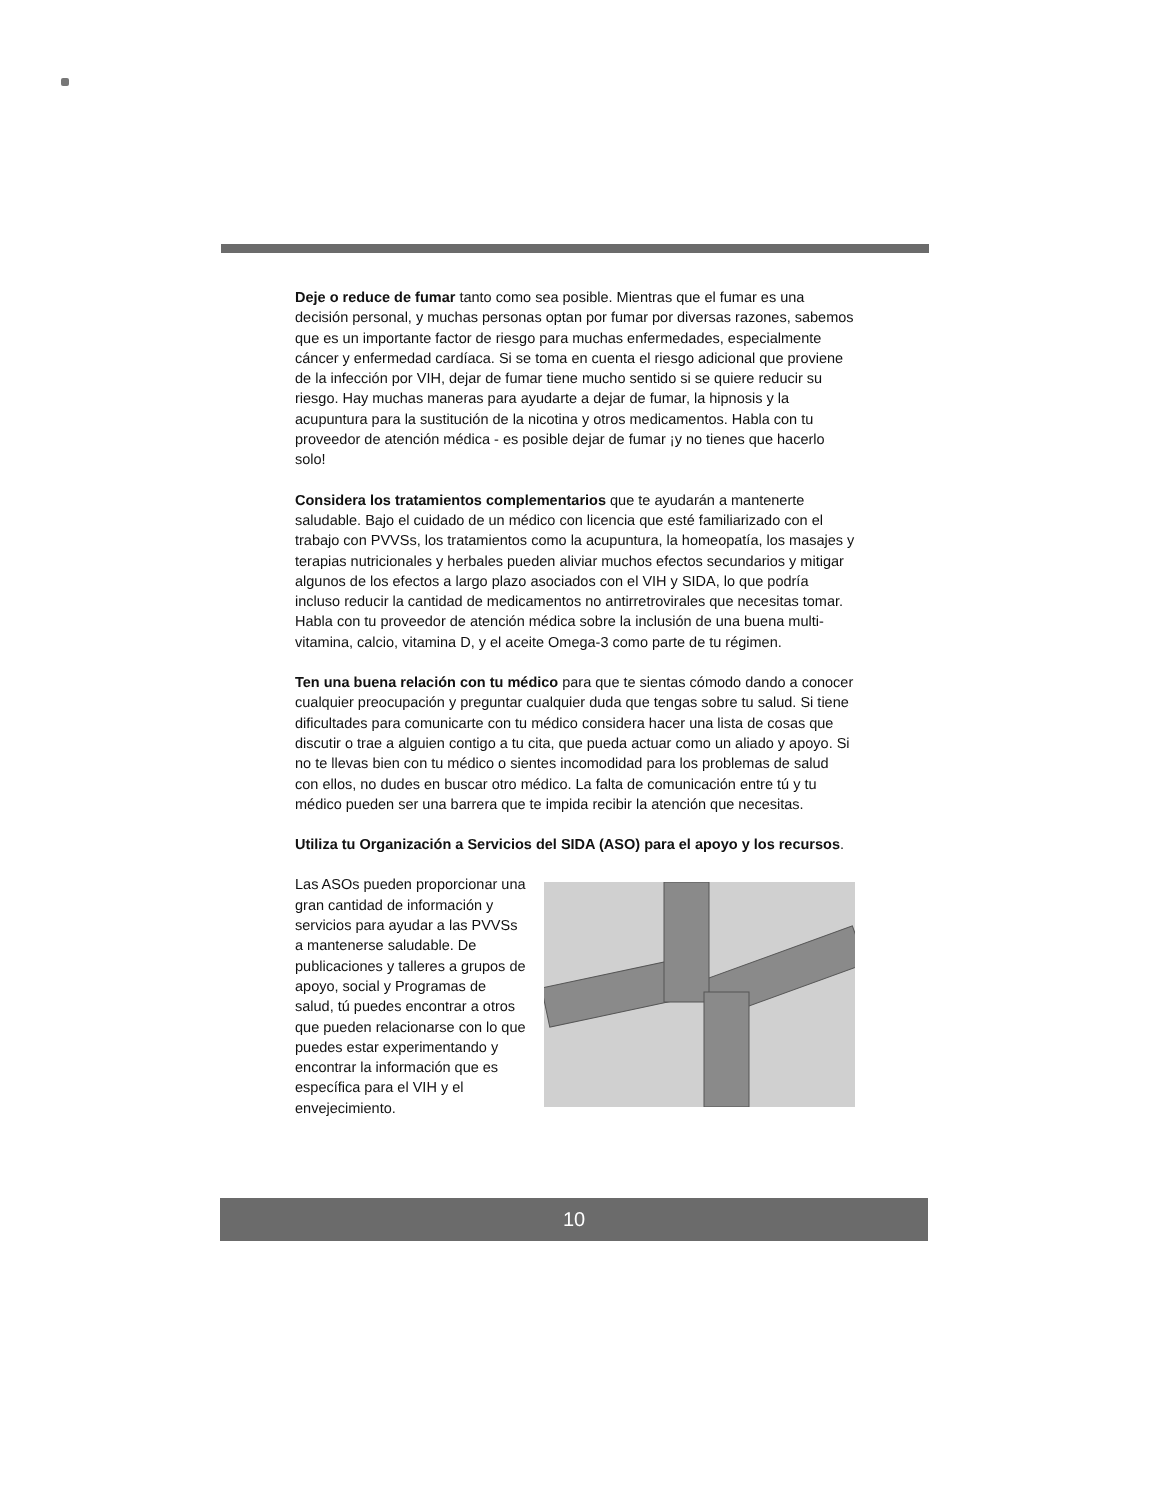Deje o reduce de fumar tanto como sea posible. Mientras que el fumar es una decisión personal, y muchas personas optan por fumar por diversas razones, sabemos que es un importante factor de riesgo para muchas enfermedades, especialmente cáncer y enfermedad cardíaca. Si se toma en cuenta el riesgo adicional que proviene de la infección por VIH, dejar de fumar tiene mucho sentido si se quiere reducir su riesgo. Hay muchas maneras para ayudarte a dejar de fumar, la hipnosis y la acupuntura para la sustitución de la nicotina y otros medicamentos. Habla con tu proveedor de atención médica - es posible dejar de fumar ¡y no tienes que hacerlo solo!
Considera los tratamientos complementarios que te ayudarán a mantenerte saludable. Bajo el cuidado de un médico con licencia que esté familiarizado con el trabajo con PVVSs, los tratamientos como la acupuntura, la homeopatía, los masajes y terapias nutricionales y herbales pueden aliviar muchos efectos secundarios y mitigar algunos de los efectos a largo plazo asociados con el VIH y SIDA, lo que podría incluso reducir la cantidad de medicamentos no antirretrovirales que necesitas tomar. Habla con tu proveedor de atención médica sobre la inclusión de una buena multi-vitamina, calcio, vitamina D, y el aceite Omega-3 como parte de tu régimen.
Ten una buena relación con tu médico para que te sientas cómodo dando a conocer cualquier preocupación y preguntar cualquier duda que tengas sobre tu salud. Si tiene dificultades para comunicarte con tu médico considera hacer una lista de cosas que discutir o trae a alguien contigo a tu cita, que pueda actuar como un aliado y apoyo. Si no te llevas bien con tu médico o sientes incomodidad para los problemas de salud con ellos, no dudes en buscar otro médico. La falta de comunicación entre tú y tu médico pueden ser una barrera que te impida recibir la atención que necesitas.
Utiliza tu Organización a Servicios del SIDA (ASO) para el apoyo y los recursos.
Las ASOs pueden proporcionar una gran cantidad de información y servicios para ayudar a las PVVSs a mantenerse saludable. De publicaciones y talleres a grupos de apoyo, social y Programas de salud, tú puedes encontrar a otros que pueden relacionarse con lo que puedes estar experimentando y encontrar la información que es específica para el VIH y el envejecimiento.
10